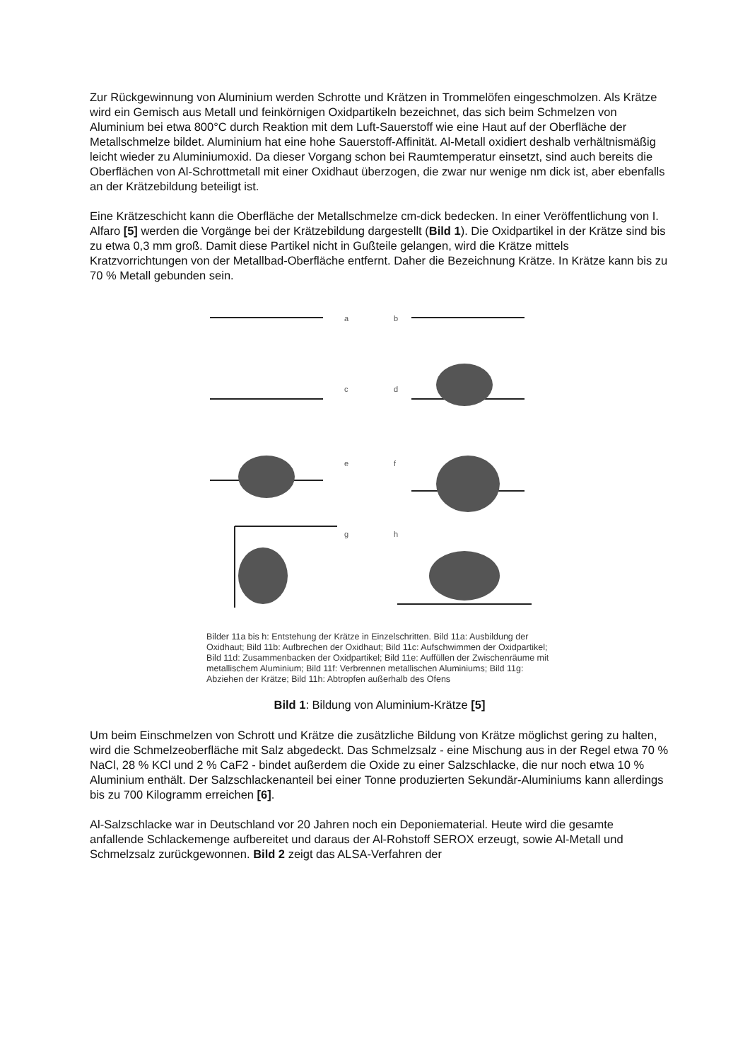Zur Rückgewinnung von Aluminium werden Schrotte und Krätzen in Trommelöfen eingeschmolzen. Als Krätze wird ein Gemisch aus Metall und feinkörnigen Oxidpartikeln bezeichnet, das sich beim Schmelzen von Aluminium bei etwa 800°C durch Reaktion mit dem Luft-Sauerstoff wie eine Haut auf der Oberfläche der Metallschmelze bildet. Aluminium hat eine hohe Sauerstoff-Affinität. Al-Metall oxidiert deshalb verhältnismäßig leicht wieder zu Aluminiumoxid. Da dieser Vorgang schon bei Raumtemperatur einsetzt, sind auch bereits die Oberflächen von Al-Schrottmetall mit einer Oxidhaut überzogen, die zwar nur wenige nm dick ist, aber ebenfalls an der Krätzebildung beteiligt ist.
Eine Krätzeschicht kann die Oberfläche der Metallschmelze cm-dick bedecken. In einer Veröffentlichung von I. Alfaro [5] werden die Vorgänge bei der Krätzebildung dargestellt (Bild 1). Die Oxidpartikel in der Krätze sind bis zu etwa 0,3 mm groß. Damit diese Partikel nicht in Gußteile gelangen, wird die Krätze mittels Kratzvorrichtungen von der Metallbad-Oberfläche entfernt. Daher die Bezeichnung Krätze. In Krätze kann bis zu 70 % Metall gebunden sein.
a
b
c
d
e
f
g
h
Bilder 11a bis h: Entstehung der Krätze in Einzelschritten. Bild 11a: Ausbildung der Oxidhaut; Bild 11b: Aufbrechen der Oxidhaut; Bild 11c: Aufschwimmen der Oxidpartikel; Bild 11d: Zusammenbacken der Oxidpartikel; Bild 11e: Auffüllen der Zwischenräume mit metallischem Aluminium; Bild 11f: Verbrennen metallischen Aluminiums; Bild 11g: Abziehen der Krätze; Bild 11h: Abtropfen außerhalb des Ofens
Bild 1: Bildung von Aluminium-Krätze [5]
Um beim Einschmelzen von Schrott und Krätze die zusätzliche Bildung von Krätze möglichst gering zu halten, wird die Schmelzeoberfläche mit Salz abgedeckt. Das Schmelzsalz - eine Mischung aus in der Regel etwa 70 % NaCl, 28 % KCl und 2 % CaF2 - bindet außerdem die Oxide zu einer Salzschlacke, die nur noch etwa 10 % Aluminium enthält. Der Salzschlackenanteil bei einer Tonne produzierten Sekundär-Aluminiums kann allerdings bis zu 700 Kilogramm erreichen [6].
Al-Salzschlacke war in Deutschland vor 20 Jahren noch ein Deponiematerial. Heute wird die gesamte anfallende Schlackemenge aufbereitet und daraus der Al-Rohstoff SEROX erzeugt, sowie Al-Metall und Schmelzsalz zurückgewonnen. Bild 2 zeigt das ALSA-Verfahren der